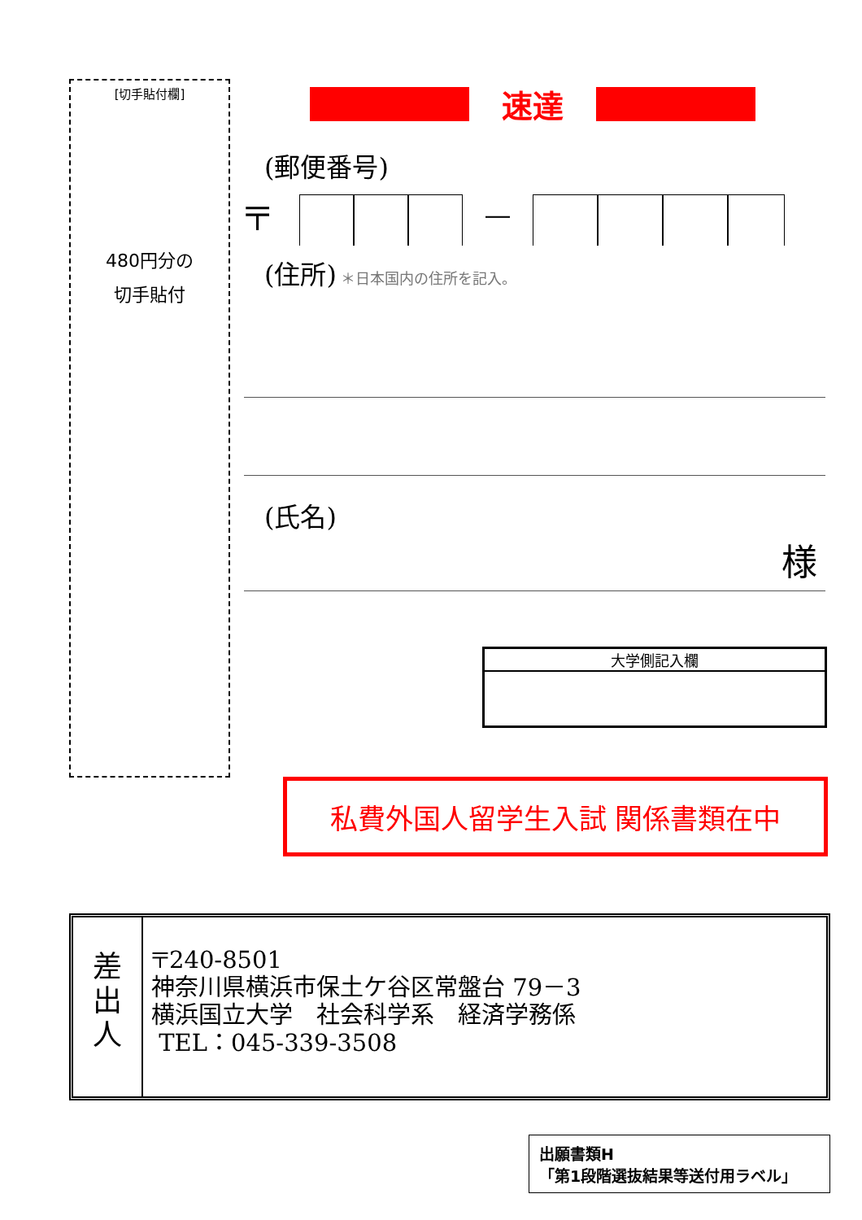[切手貼付欄]
480円分の
切手貼付
速達
(郵便番号)
〒 ―
(住所) ＊日本国内の住所を記入。
(氏名)
様
大学側記入欄
私費外国人留学生入試 関係書類在中
差
出
人
〒240-8501
神奈川県横浜市保土ケ谷区常盤台 79－3
横浜国立大学　社会科学系　経済学務係
TEL：045-339-3508
出願書類H
「第1段階選抜結果等送付用ラベル」